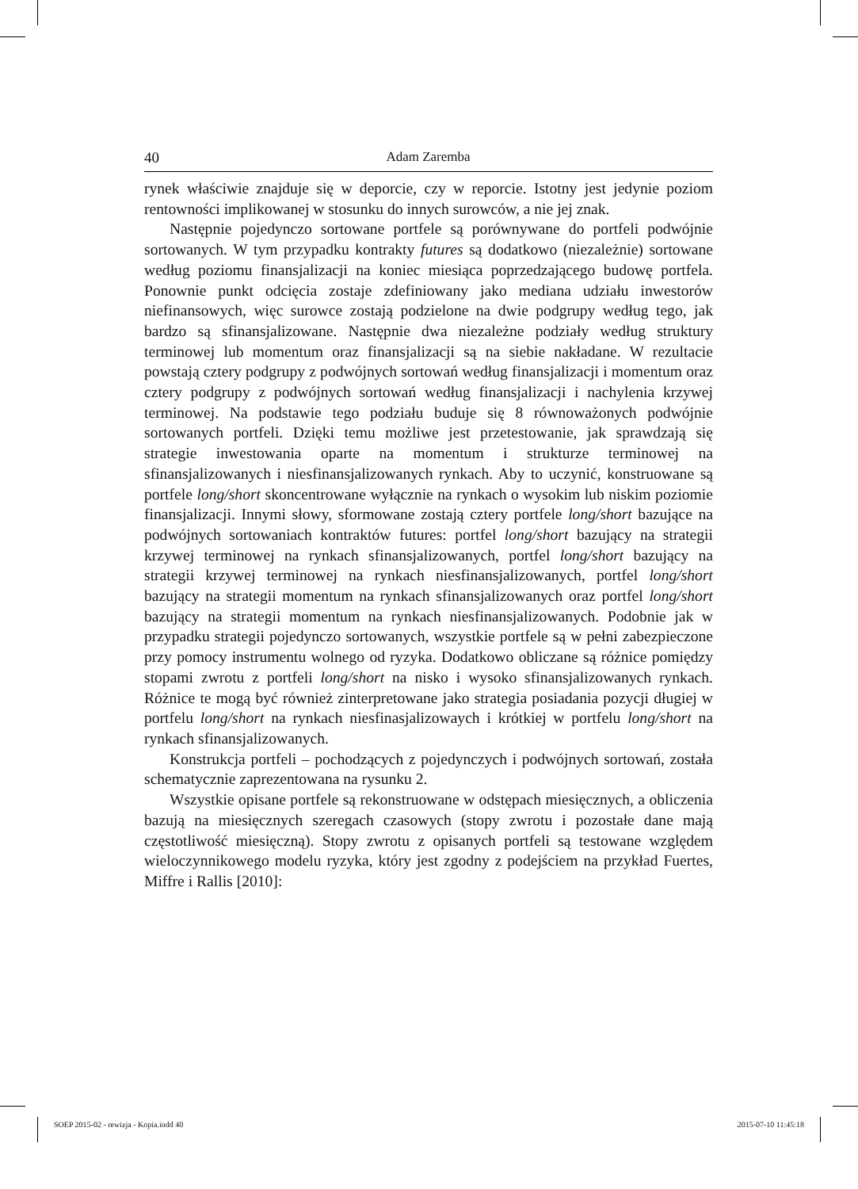40 Adam Zaremba
rynek właściwie znajduje się w deporcie, czy w reporcie. Istotny jest jedynie poziom rentowności implikowanej w stosunku do innych surowców, a nie jej znak.
Następnie pojedynczo sortowane portfele są porównywane do portfeli podwójnie sortowanych. W tym przypadku kontrakty futures są dodatkowo (niezależnie) sortowane według poziomu finansjalizacji na koniec miesiąca poprzedzającego budowę portfela. Ponownie punkt odcięcia zostaje zdefiniowany jako mediana udziału inwestorów niefinansowych, więc surowce zostają podzielone na dwie podgrupy według tego, jak bardzo są sfinansjalizowane. Następnie dwa niezależne podziały według struktury terminowej lub momentum oraz finansjalizacji są na siebie nakładane. W rezultacie powstają cztery podgrupy z podwójnych sortowań według finansjalizacji i momentum oraz cztery podgrupy z podwójnych sortowań według finansjalizacji i nachylenia krzywej terminowej. Na podstawie tego podziału buduje się 8 równoważonych podwójnie sortowanych portfeli. Dzięki temu możliwe jest przetestowanie, jak sprawdzają się strategie inwestowania oparte na momentum i strukturze terminowej na sfinansjalizowanych i niesfinansjalizowanych rynkach. Aby to uczynić, konstruowane są portfele long/short skoncentrowane wyłącznie na rynkach o wysokim lub niskim poziomie finansjalizacji. Innymi słowy, sformowane zostają cztery portfele long/short bazujące na podwójnych sortowaniach kontraktów futures: portfel long/short bazujący na strategii krzywej terminowej na rynkach sfinansjalizowanych, portfel long/short bazujący na strategii krzywej terminowej na rynkach niesfinansjalizowanych, portfel long/short bazujący na strategii momentum na rynkach sfinansjalizowanych oraz portfel long/short bazujący na strategii momentum na rynkach niesfinansjalizowanych. Podobnie jak w przypadku strategii pojedynczo sortowanych, wszystkie portfele są w pełni zabezpieczone przy pomocy instrumentu wolnego od ryzyka. Dodatkowo obliczane są różnice pomiędzy stopami zwrotu z portfeli long/short na nisko i wysoko sfinansjalizowanych rynkach. Różnice te mogą być również zinterpretowane jako strategia posiadania pozycji długiej w portfelu long/short na rynkach niesfinasjalizowaych i krótkiej w portfelu long/short na rynkach sfinansjalizowanych.
Konstrukcja portfeli – pochodzących z pojedynczych i podwójnych sortowań, została schematycznie zaprezentowana na rysunku 2.
Wszystkie opisane portfele są rekonstruowane w odstępach miesięcznych, a obliczenia bazują na miesięcznych szeregach czasowych (stopy zwrotu i pozostałe dane mają częstotliwość miesięczną). Stopy zwrotu z opisanych portfeli są testowane względem wieloczynnikowego modelu ryzyka, który jest zgodny z podejściem na przykład Fuertes, Miffre i Rallis [2010]:
SOEP 2015-02 - rewizja - Kopia.indd 40
2015-07-10 11:45:18